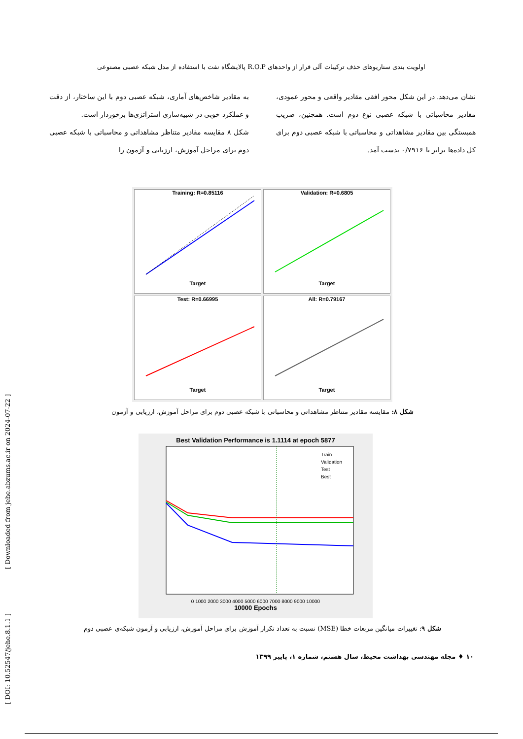اولویت بندی سناریوهای حذف ترکیبات آلی فرار از واحدهای R.O.P پالایشگاه نفت با استفاده از مدل شبکه عصبی مصنوعی
به مقادیر شاخص‌های آماری، شبکه عصبی دوم با این ساختار، از دقت و عملکرد خوبی در شبیه‌سازی استراتژی‌ها برخوردار است.
شکل ۸ مقایسه مقادیر متناظر مشاهداتی و محاسباتی با شبکه عصبی دوم برای مراحل آموزش، ارزیابی و آزمون را
نشان می‌دهد. در این شکل محور افقی مقادیر واقعی و محور عمودی، مقادیر محاسباتی با شبکه عصبی نوع دوم است. همچنین، ضریب همبستگی بین مقادیر مشاهداتی و محاسباتی با شبکه عصبی دوم برای کل داده‌ها برابر با ۰/۷۹۱۶ بدست آمد.
Training: R=0.85116
Target
Validation: R=0.6805
Target
Test: R=0.66995
Target
All: R=0.79167
Target
شکل ۸: مقایسه مقادیر متناظر مشاهداتی و محاسباتی با شبکه عصبی دوم برای مراحل آموزش، ارزیابی و آزمون
Best Validation Performance is 1.1114 at epoch 5877
Train
Validation
Test
Best
0 1000 2000 3000 4000 5000 6000 7000 8000 9000 10000
10000 Epochs
شکل ۹: تغییرات میانگین مربعات خطا (MSE) نسبت به تعداد تکرار آموزش برای مراحل آموزش، ارزیابی و آزمون شبکه‌ی عصبی دوم
۱۰ ♦ مجله مهندسی بهداشت محیط، سال هشتم، شماره ۱، پاییز ۱۳۹۹
[ Downloaded from jehe.abzums.ac.ir on 2024-07-22 ]
[ DOI: 10.52547/jehe.8.1.1 ]